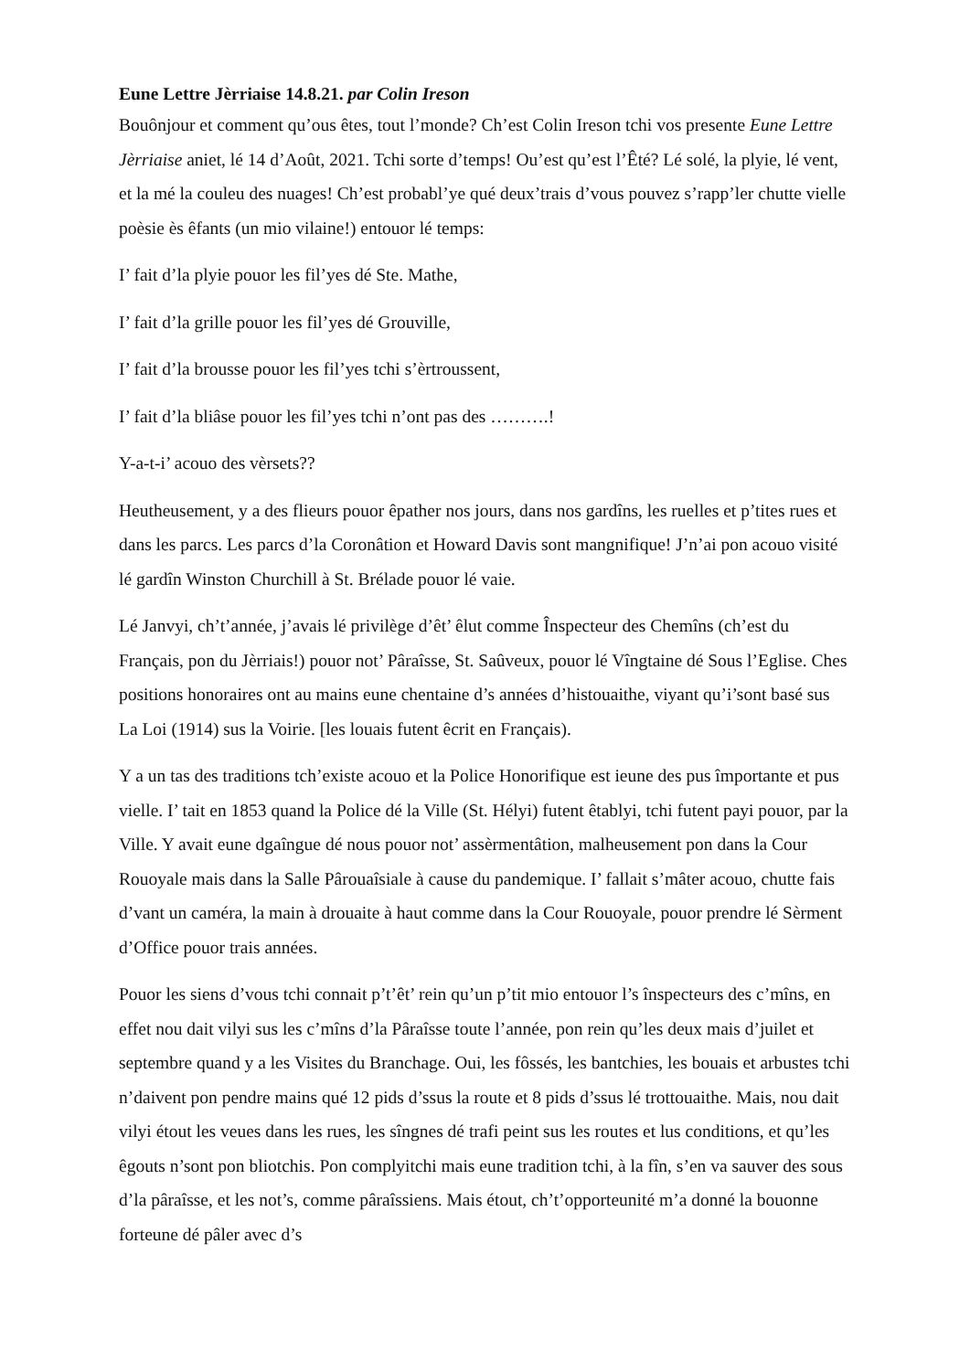Eune Lettre Jèrriaise 14.8.21. par Colin Ireson
Bouônjour et comment qu’ous êtes, tout l’monde? Ch’est Colin Ireson tchi vos presente Eune Lettre Jèrriaise aniet, lé 14 d’Août, 2021. Tchi sorte d’temps! Ou’est qu’est l’Êté? Lé solé, la plyie, lé vent, et la mé la couleu des nuages! Ch’est probabl’ye qué deux’trais d’vous pouvez s’rapp’ler chutte vielle poèsie ès êfants (un mio vilaine!) entouor lé temps:
I’ fait d’la plyie pouor les fil’yes dé Ste. Mathe,
I’ fait d’la grille pouor les fil’yes dé Grouville,
I’ fait d’la brousse pouor les fil’yes tchi s’èrtroussent,
I’ fait d’la bliâse pouor les fil’yes tchi n’ont pas des ……….!
Y-a-t-i’ acouo des vèrsets??
Heutheusement, y a des flieurs pouor êpather nos jours, dans nos gardîns, les ruelles et p’tites rues et dans les parcs. Les parcs d’la Coronâtion et Howard Davis sont mangnifique! J’n’ai pon acouo visité lé gardîn Winston Churchill à St. Brélade pouor lé vaie.
Lé Janvyi, ch’t’année, j’avais lé privilège d’êt’ êlut comme Înspecteur des Chemîns (ch’est du Français, pon du Jèrriais!) pouor not’ Pâraîsse, St. Saûveux, pouor lé Vîngtaine dé Sous l’Eglise. Ches positions honoraires ont au mains eune chentaine d’s années d’histouaithe, viyant qu’i’sont basé sus La Loi (1914) sus la Voirie. [les louais futent êcrit en Français).
Y a un tas des traditions tch’existe acouo et la Police Honorifique est ieune des pus împortante et pus vielle. I’ tait en 1853 quand la Police dé la Ville (St. Hélyi) futent êtablyi, tchi futent payi pouor, par la Ville. Y avait eune dgaîngue dé nous pouor not’ assèrmentâtion, malheusement pon dans la Cour Rouoyale mais dans la Salle Pârouaîsiale à cause du pandemique. I’ fallait s’mâter acouo, chutte fais d’vant un caméra, la main à drouaite à haut comme dans la Cour Rouoyale, pouor prendre lé Sèrment d’Office pouor trais années.
Pouor les siens d’vous tchi connait p’t’êt’ rein qu’un p’tit mio entouor l’s înspecteurs des c’mîns, en effet nou dait vilyi sus les c’mîns d’la Pâraîsse toute l’année, pon rein qu’les deux mais d’juilet et septembre quand y a les Visites du Branchage. Oui, les fôssés, les bantchies, les bouais et arbustes tchi n’daivent pon pendre mains qué 12 pids d’ssus la route et 8 pids d’ssus lé trottouaithe. Mais, nou dait vilyi étout les veues dans les rues, les sîngnes dé trafi peint sus les routes et lus conditions, et qu’les êgouts n’sont pon bliotchis. Pon complyitchi mais eune tradition tchi, à la fîn, s’en va sauver des sous d’la pâraîsse, et les not’s, comme pâraîssiens. Mais étout, ch’t’opporteunité m’a donné la bouonne forteune dé pâler avec d’s